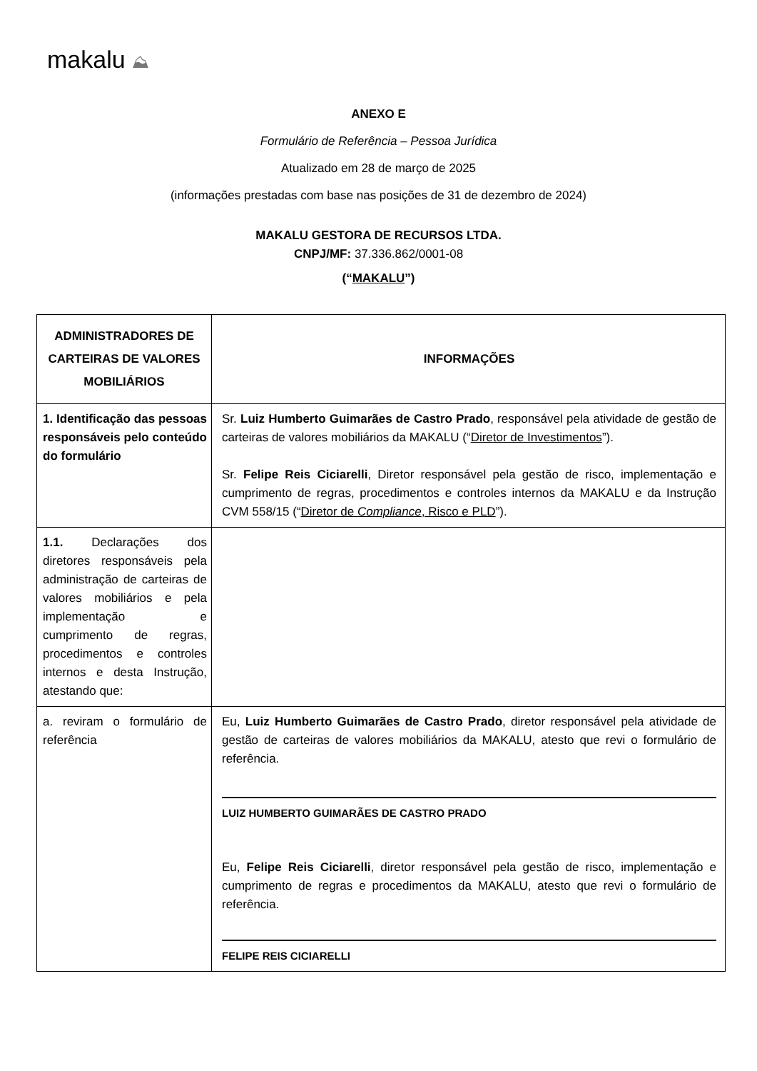makalu ⛰
ANEXO E
Formulário de Referência – Pessoa Jurídica
Atualizado em 28 de março de 2025
(informações prestadas com base nas posições de 31 de dezembro de 2024)
MAKALU GESTORA DE RECURSOS LTDA.
CNPJ/MF: 37.336.862/0001-08
(“MAKALU”)
| ADMINISTRADORES DE CARTEIRAS DE VALORES MOBILIÁRIOS | INFORMAÇÕES |
| --- | --- |
| 1. Identificação das pessoas responsáveis pelo conteúdo do formulário | Sr. Luiz Humberto Guimarães de Castro Prado , responsável pela atividade de gestão de carteiras de valores mobiliários da MAKALU (“ Diretor de Investimentos ”). Sr. Felipe Reis Ciciarelli , Diretor responsável pela gestão de risco, implementação e cumprimento de regras, procedimentos e controles internos da MAKALU e da Instrução CVM 558/15 (“ Diretor de Compliance , Risco e PLD ”). |
| 1.1. Declarações dos diretores responsáveis pela administração de carteiras de valores mobiliários e pela implementação e cumprimento de regras, procedimentos e controles internos e desta Instrução, atestando que: | |
| a. reviram o formulário de referência | Eu, Luiz Humberto Guimarães de Castro Prado , diretor responsável pela atividade de gestão de carteiras de valores mobiliários da MAKALU, atesto que revi o formulário de referência. LUIZ HUMBERTO GUIMARÃES DE CASTRO PRADO Eu, Felipe Reis Ciciarelli , diretor responsável pela gestão de risco, implementação e cumprimento de regras e procedimentos da MAKALU, atesto que revi o formulário de referência. FELIPE REIS CICIARELLI |